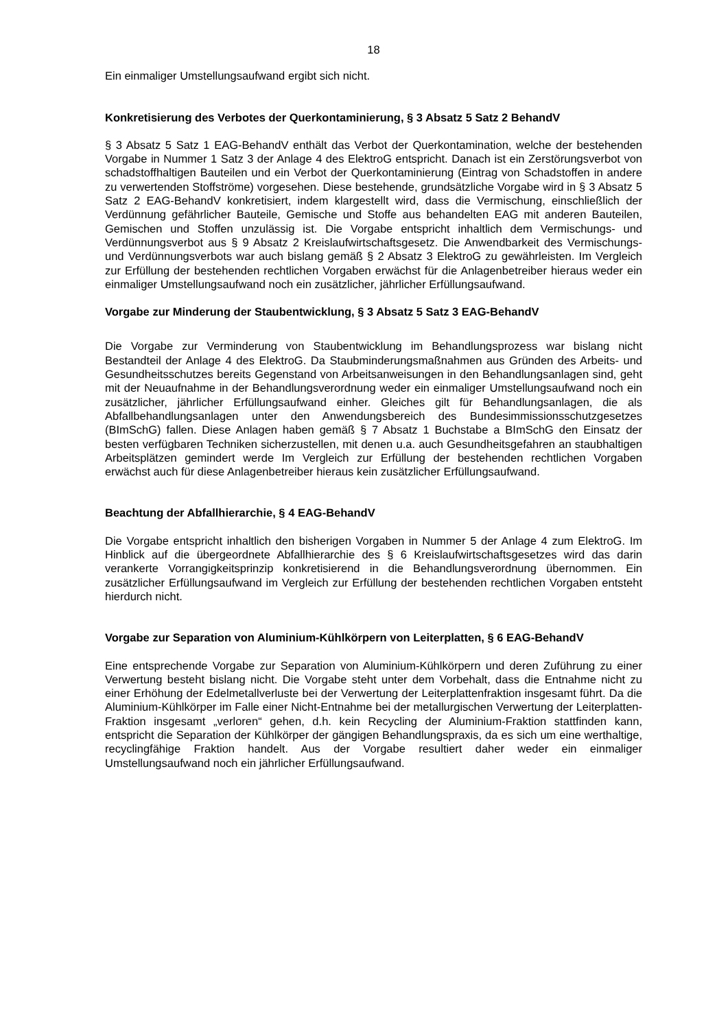18
Ein einmaliger Umstellungsaufwand ergibt sich nicht.
Konkretisierung des Verbotes der Querkontaminierung, § 3 Absatz 5 Satz 2 BehandV
§ 3 Absatz 5 Satz 1 EAG-BehandV enthält das Verbot der Querkontamination, welche der bestehenden Vorgabe in Nummer 1 Satz 3 der Anlage 4 des ElektroG entspricht. Danach ist ein Zerstörungsverbot von schadstoffhaltigen Bauteilen und ein Verbot der Querkontaminierung (Eintrag von Schadstoffen in andere zu verwertenden Stoffströme) vorgesehen. Diese bestehende, grundsätzliche Vorgabe wird in § 3 Absatz 5 Satz 2 EAG-BehandV konkretisiert, indem klargestellt wird, dass die Vermischung, einschließlich der Verdünnung gefährlicher Bauteile, Gemische und Stoffe aus behandelten EAG mit anderen Bauteilen, Gemischen und Stoffen unzulässig ist. Die Vorgabe entspricht inhaltlich dem Vermischungs- und Verdünnungsverbot aus § 9 Absatz 2 Kreislaufwirtschaftsgesetz. Die Anwendbarkeit des Vermischungs- und Verdünnungsverbots war auch bislang gemäß § 2 Absatz 3 ElektroG zu gewährleisten. Im Vergleich zur Erfüllung der bestehenden rechtlichen Vorgaben erwächst für die Anlagenbetreiber hieraus weder ein einmaliger Umstellungsaufwand noch ein zusätzlicher, jährlicher Erfüllungsaufwand.
Vorgabe zur Minderung der Staubentwicklung, § 3 Absatz 5 Satz 3 EAG-BehandV
Die Vorgabe zur Verminderung von Staubentwicklung im Behandlungsprozess war bislang nicht Bestandteil der Anlage 4 des ElektroG. Da Staubminderungsmaßnahmen aus Gründen des Arbeits- und Gesundheitsschutzes bereits Gegenstand von Arbeitsanweisungen in den Behandlungsanlagen sind, geht mit der Neuaufnahme in der Behandlungsverordnung weder ein einmaliger Umstellungsaufwand noch ein zusätzlicher, jährlicher Erfüllungsaufwand einher. Gleiches gilt für Behandlungsanlagen, die als Abfallbehandlungsanlagen unter den Anwendungsbereich des Bundesimmissionsschutzgesetzes (BImSchG) fallen. Diese Anlagen haben gemäß § 7 Absatz 1 Buchstabe a BImSchG den Einsatz der besten verfügbaren Techniken sicherzustellen, mit denen u.a. auch Gesundheitsgefahren an staubhaltigen Arbeitsplätzen gemindert werde Im Vergleich zur Erfüllung der bestehenden rechtlichen Vorgaben erwächst auch für diese Anlagenbetreiber hieraus kein zusätzlicher Erfüllungsaufwand.
Beachtung der Abfallhierarchie, § 4 EAG-BehandV
Die Vorgabe entspricht inhaltlich den bisherigen Vorgaben in Nummer 5 der Anlage 4 zum ElektroG. Im Hinblick auf die übergeordnete Abfallhierarchie des § 6 Kreislaufwirtschaftsgesetzes wird das darin verankerte Vorrangigkeitsprinzip konkretisierend in die Behandlungsverordnung übernommen. Ein zusätzlicher Erfüllungsaufwand im Vergleich zur Erfüllung der bestehenden rechtlichen Vorgaben entsteht hierdurch nicht.
Vorgabe zur Separation von Aluminium-Kühlkörpern von Leiterplatten, § 6 EAG-BehandV
Eine entsprechende Vorgabe zur Separation von Aluminium-Kühlkörpern und deren Zuführung zu einer Verwertung besteht bislang nicht. Die Vorgabe steht unter dem Vorbehalt, dass die Entnahme nicht zu einer Erhöhung der Edelmetallverluste bei der Verwertung der Leiterplattenfraktion insgesamt führt. Da die Aluminium-Kühlkörper im Falle einer Nicht-Entnahme bei der metallurgischen Verwertung der Leiterplatten-Fraktion insgesamt „verloren“ gehen, d.h. kein Recycling der Aluminium-Fraktion stattfinden kann, entspricht die Separation der Kühlkörper der gängigen Behandlungspraxis, da es sich um eine werthaltige, recyclingfähige Fraktion handelt. Aus der Vorgabe resultiert daher weder ein einmaliger Umstellungsaufwand noch ein jährlicher Erfüllungsaufwand.